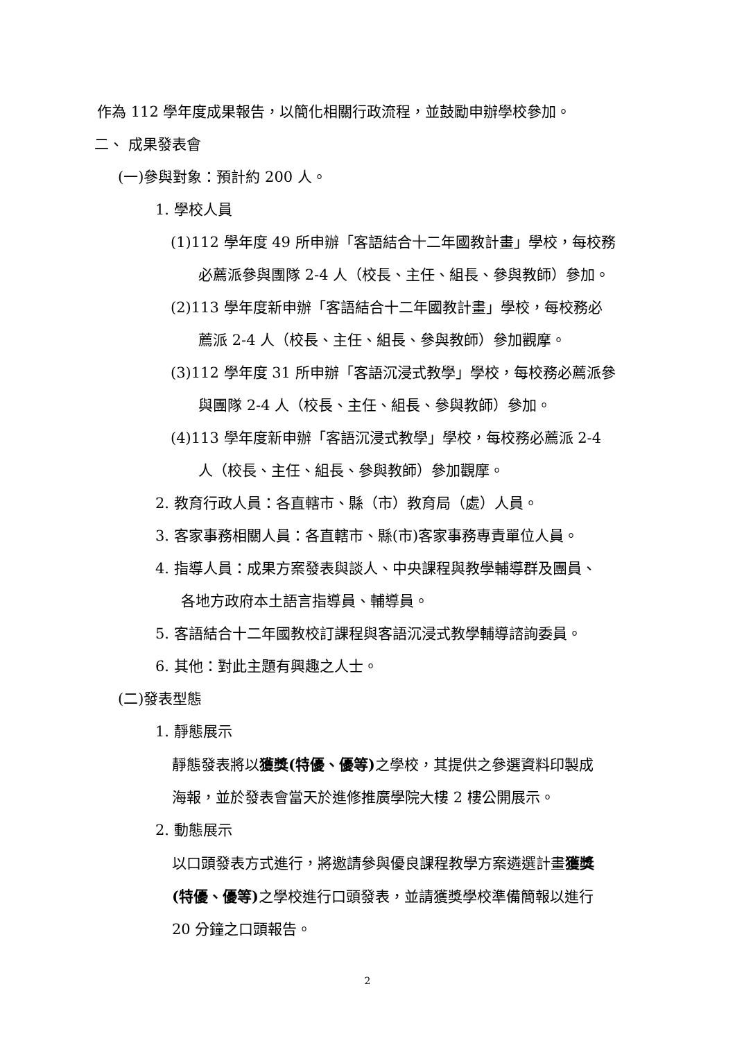作為 112 學年度成果報告，以簡化相關行政流程，並鼓勵申辦學校參加。
二、 成果發表會
(一)參與對象：預計約 200 人。
1. 學校人員
(1)112 學年度 49 所申辦「客語結合十二年國教計畫」學校，每校務
必薦派參與團隊 2-4 人（校長、主任、組長、參與教師）參加。
(2)113 學年度新申辦「客語結合十二年國教計畫」學校，每校務必
薦派 2-4 人（校長、主任、組長、參與教師）參加觀摩。
(3)112 學年度 31 所申辦「客語沉浸式教學」學校，每校務必薦派參
與團隊 2-4 人（校長、主任、組長、參與教師）參加。
(4)113 學年度新申辦「客語沉浸式教學」學校，每校務必薦派 2-4
人（校長、主任、組長、參與教師）參加觀摩。
2. 教育行政人員：各直轄市、縣（市）教育局（處）人員。
3. 客家事務相關人員：各直轄市、縣(市)客家事務專責單位人員。
4. 指導人員：成果方案發表與談人、中央課程與教學輔導群及團員、
各地方政府本土語言指導員、輔導員。
5. 客語結合十二年國教校訂課程與客語沉浸式教學輔導諮詢委員。
6. 其他：對此主題有興趣之人士。
(二)發表型態
1. 靜態展示
靜態發表將以獲獎(特優、優等) 之學校，其提供之參選資料印製成
海報，並於發表會當天於進修推廣學院大樓 2 樓公開展示。
2. 動態展示
以口頭發表方式進行，將邀請參與優良課程教學方案遴選計畫獲獎
(特優、優等) 之學校進行口頭發表，並請獲獎學校準備簡報以進行
20 分鐘之口頭報告。
2